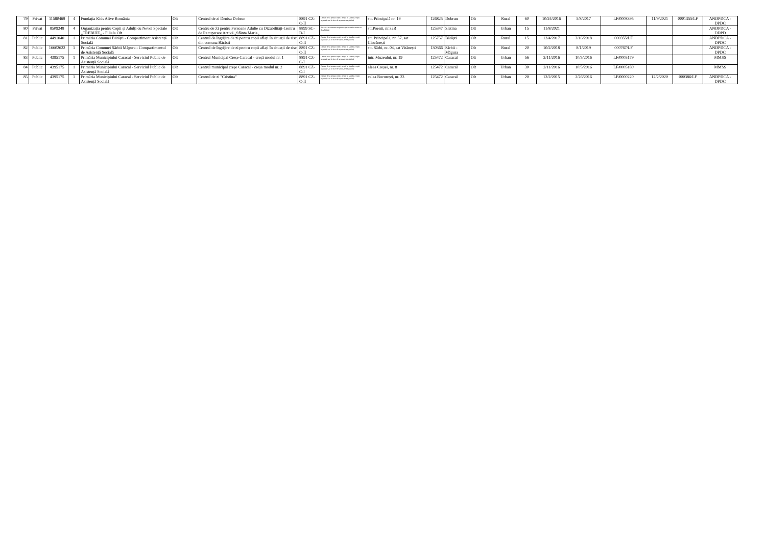| 79 | Privat | 11580469 | 4 | Fundația Kids Alive România | Olt | Centrul de zi Denisa Dobrun | 8891 CZ-C-II | Centre de zi pentru copii: copii în familie, copii separați sau în risc de separare de părinți | str. Principală nr. 19 | 126825 | Dobrun | Olt | Rural | 60 | 10/24/2016 | 5/8/2017 | LF/0008395 | 11/9/2021 | 0001355/LF | ANDPDCA - DPDC |
| 80 | Privat | 8509248 | 4 | Organizația pentru Copii și Adulți cu Nevoi Speciale „TREBUIE„ - Filiala Olt | Olt | Centru de Zi pentru Persoane Adulte cu Dizabilități-Centru de Recuperare Activă „Sfânta Maria„ | 8899 SC-D-I | Servicii în comunitate pentru persoanele adulte cu dizabilități | str.Poenii, nr.32B | 125347 | Slatina | Olt | Urban | 15 | 11/8/2021 | | | | | ANDPDCA - DDPD |
| 81 | Public | 4491040 | 1 | Primăria Comunei Bărăști - Compartiment Asistență Socială | Olt | Centrul de îngrijire de zi pentru copii aflați în situații de risc din comuna Bărăști | 8891 CZ-C-II | Centre de zi pentru copii: copii în familie, copii separați sau în risc de separare de părinți | str. Principală, nr. 57, sat Ciocănești | 125757 | Bărăști | Olt | Rural | 15 | 12/4/2017 | 3/16/2018 | 000355/LF | | | ANDPDCA - DPDC |
| 82 | Public | 16602622 | 1 | Primăria Comunei Sârbii Măgura - Compartimentul de Asistență Socială | Olt | Centrul de îngrijire de zi pentru copii aflați în situații de risc | 8891 CZ-C-II | Centre de zi pentru copii: copii în familie, copii separați sau în risc de separare de părinți | str. Sârbi, nr. 04, sat Vitănești | 130366 | Sârbii - Măgura | Olt | Rural | 20 | 10/2/2018 | 8/1/2019 | 000767/LF | | | ANDPDCA - DPDC |
| 83 | Public | 4395175 | 1 | Primăria Municipiului Caracal - Serviciul Public de Asistență Socială | Olt | Centrul Municipal Creșe Caracal - creșă modul nr. 1 | 8891 CZ-C-I | Centre de zi pentru copii: copii în familie, copii separați sau în risc de separare de părinți | intr. Muzeului, nr. 19 | 125472 | Caracal | Olt | Urban | 56 | 2/11/2016 | 10/5/2016 | LF/0005179 | | | MMSS |
| 84 | Public | 4395175 | 1 | Primăria Municipiului Caracal - Serviciul Public de Asistență Socială | Olt | Centrul municipal creșe Caracal - creșa modul nr. 2 | 8891 CZ-C-I | Centre de zi pentru copii: copii în familie, copii separați sau în risc de separare de părinți | aleea Creșei, nr. 8 | 125472 | Caracal | Olt | Urban | 30 | 2/11/2016 | 10/5/2016 | LF/0005180 | | | MMSS |
| 85 | Public | 4395175 | 1 | Primăria Municipiului Caracal - Serviciul Public de Asistență Socială | Olt | Centrul de zi "Cristina" | 8891 CZ-C-II | Centre de zi pentru copii: copii în familie, copii separați sau în risc de separare de părinți | calea București, nr. 23 | 125472 | Caracal | Olt | Urban | 20 | 12/2/2015 | 2/26/2016 | LF/0000220 | 12/2/2020 | 000386/LF | ANDPDCA - DPDC |